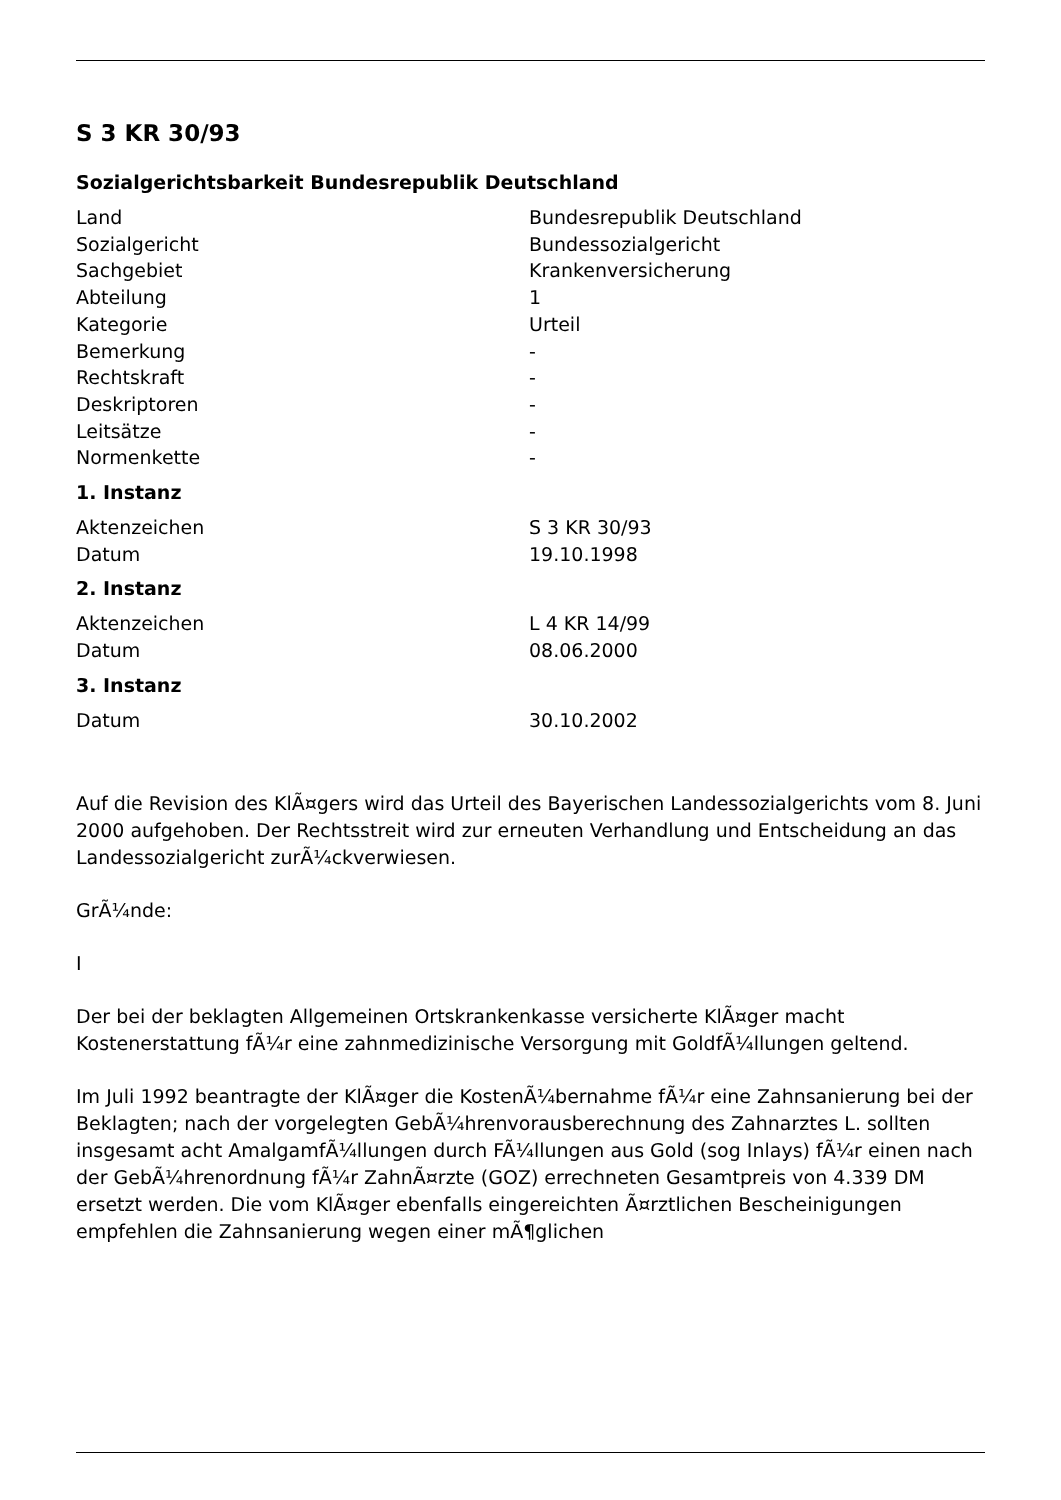S 3 KR 30/93
Sozialgerichtsbarkeit Bundesrepublik Deutschland
| Land | Bundesrepublik Deutschland |
| Sozialgericht | Bundessozialgericht |
| Sachgebiet | Krankenversicherung |
| Abteilung | 1 |
| Kategorie | Urteil |
| Bemerkung | - |
| Rechtskraft | - |
| Deskriptoren | - |
| Leitsätze | - |
| Normenkette | - |
1. Instanz
| Aktenzeichen | S 3 KR 30/93 |
| Datum | 19.10.1998 |
2. Instanz
| Aktenzeichen | L 4 KR 14/99 |
| Datum | 08.06.2000 |
3. Instanz
| Datum | 30.10.2002 |
Auf die Revision des KlÃ¤gers wird das Urteil des Bayerischen Landessozialgerichts vom 8. Juni 2000 aufgehoben. Der Rechtsstreit wird zur erneuten Verhandlung und Entscheidung an das Landessozialgericht zurÃ¼ckverwiesen.
GrÃ¼nde:
I
Der bei der beklagten Allgemeinen Ortskrankenkasse versicherte KlÃ¤ger macht Kostenerstattung fÃ¼r eine zahnmedizinische Versorgung mit GoldfÃ¼llungen geltend.
Im Juli 1992 beantragte der KlÃ¤ger die KostenÃ¼bernahme fÃ¼r eine Zahnsanierung bei der Beklagten; nach der vorgelegten GebÃ¼hrenvorausberechnung des Zahnarztes L. sollten insgesamt acht AmalgamfÃ¼llungen durch FÃ¼llungen aus Gold (sog Inlays) fÃ¼r einen nach der GebÃ¼hrenordnung fÃ¼r ZahnÃ¤rzte (GOZ) errechneten Gesamtpreis von 4.339 DM ersetzt werden. Die vom KlÃ¤ger ebenfalls eingereichten Ã¤rztlichen Bescheinigungen empfehlen die Zahnsanierung wegen einer mÃ¶glichen